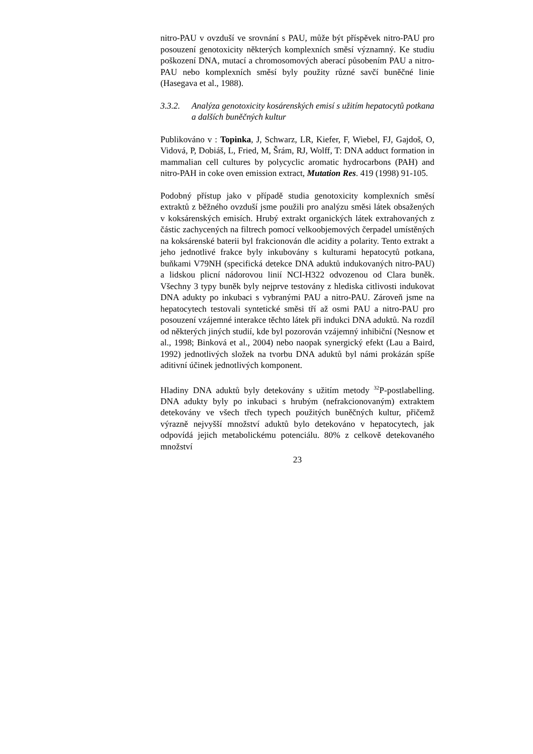nitro-PAU v ovzduší ve srovnání s PAU, může být příspěvek nitro-PAU pro posouzení genotoxicity některých komplexních směsí významný. Ke studiu poškození DNA, mutací a chromosomových aberací působením PAU a nitro-PAU nebo komplexních směsí byly použity různé savčí buněčné linie (Hasegava et al., 1988).
3.3.2. Analýza genotoxicity kosárenských emisí s užitím hepatocytů potkana a dalších buněčných kultur
Publikováno v : Topinka, J, Schwarz, LR, Kiefer, F, Wiebel, FJ, Gajdoš, O, Vidová, P, Dobiáš, L, Fried, M, Šrám, RJ, Wolff, T: DNA adduct formation in mammalian cell cultures by polycyclic aromatic hydrocarbons (PAH) and nitro-PAH in coke oven emission extract, Mutation Res. 419 (1998) 91-105.
Podobný přístup jako v případě studia genotoxicity komplexních směsí extraktů z běžného ovzduší jsme použili pro analýzu směsi látek obsažených v koksárenských emisích. Hrubý extrakt organických látek extrahovaných z částic zachycených na filtrech pomocí velkoobjemových čerpadel umístěných na koksárenské baterii byl frakcionován dle acidity a polarity. Tento extrakt a jeho jednotlivé frakce byly inkubovány s kulturami hepatocytů potkana, buňkami V79NH (specifická detekce DNA aduktů indukovaných nitro-PAU) a lidskou plicní nádorovou linií NCI-H322 odvozenou od Clara buněk. Všechny 3 typy buněk byly nejprve testovány z hlediska citlivosti indukovat DNA adukty po inkubaci s vybranými PAU a nitro-PAU. Zároveň jsme na hepatocytech testovali syntetické směsi tří až osmi PAU a nitro-PAU pro posouzení vzájemné interakce těchto látek při indukci DNA aduktů. Na rozdíl od některých jiných studií, kde byl pozorován vzájemný inhibiční (Nesnow et al., 1998; Binková et al., 2004) nebo naopak synergický efekt (Lau a Baird, 1992) jednotlivých složek na tvorbu DNA aduktů byl námi prokázán spíše aditivní účinek jednotlivých komponent.
Hladiny DNA aduktů byly detekovány s užitím metody <sup>32</sup>P-postlabelling. DNA adukty byly po inkubaci s hrubým (nefrakcionovaným) extraktem detekovány ve všech třech typech použitých buněčných kultur, přičemž výrazně nejvyšší množství aduktů bylo detekováno v hepatocytech, jak odpovídá jejich metabolickému potenciálu. 80% z celkově detekovaného množství
23